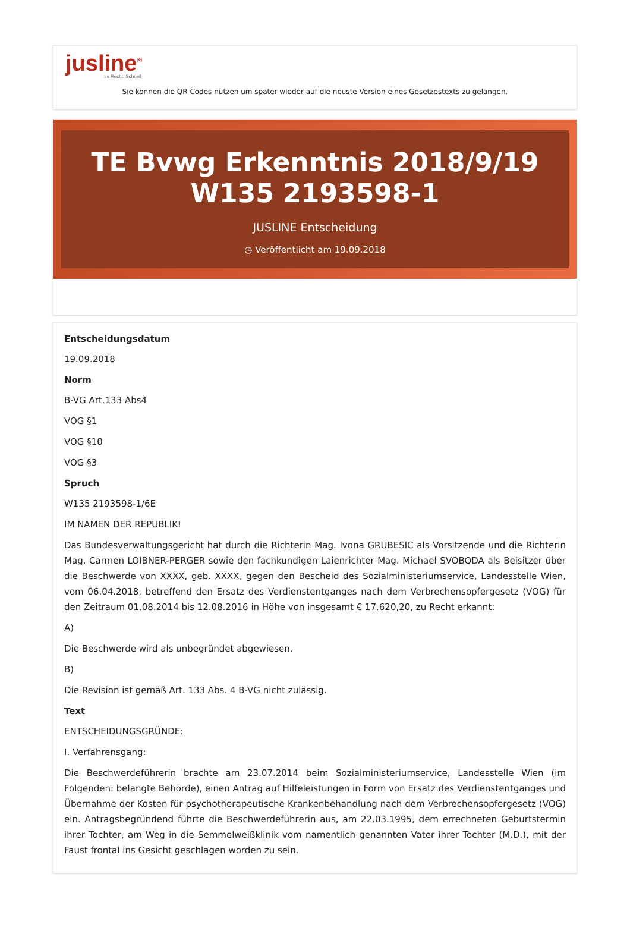jusline<sup>®</sup>
»» Recht. Schnell
Sie können die QR Codes nützen um später wieder auf die neuste Version eines Gesetzestexts zu gelangen.
TE Bvwg Erkenntnis 2018/9/19 W135 2193598-1
JUSLINE Entscheidung
◷ Veröffentlicht am 19.09.2018
Entscheidungsdatum
19.09.2018
Norm
B-VG Art.133 Abs4
VOG §1
VOG §10
VOG §3
Spruch
W135 2193598-1/6E
IM NAMEN DER REPUBLIK!
Das Bundesverwaltungsgericht hat durch die Richterin Mag. Ivona GRUBESIC als Vorsitzende und die Richterin Mag. Carmen LOIBNER-PERGER sowie den fachkundigen Laienrichter Mag. Michael SVOBODA als Beisitzer über die Beschwerde von XXXX, geb. XXXX, gegen den Bescheid des Sozialministeriumservice, Landesstelle Wien, vom 06.04.2018, betreffend den Ersatz des Verdienstentganges nach dem Verbrechensopfergesetz (VOG) für den Zeitraum 01.08.2014 bis 12.08.2016 in Höhe von insgesamt € 17.620,20, zu Recht erkannt:
A)
Die Beschwerde wird als unbegründet abgewiesen.
B)
Die Revision ist gemäß Art. 133 Abs. 4 B-VG nicht zulässig.
Text
ENTSCHEIDUNGSGRÜNDE:
I. Verfahrensgang:
Die Beschwerdeführerin brachte am 23.07.2014 beim Sozialministeriumservice, Landesstelle Wien (im Folgenden: belangte Behörde), einen Antrag auf Hilfeleistungen in Form von Ersatz des Verdienstentganges und Übernahme der Kosten für psychotherapeutische Krankenbehandlung nach dem Verbrechensopfergesetz (VOG) ein. Antragsbegründend führte die Beschwerdeführerin aus, am 22.03.1995, dem errechneten Geburtstermin ihrer Tochter, am Weg in die Semmelweißklinik vom namentlich genannten Vater ihrer Tochter (M.D.), mit der Faust frontal ins Gesicht geschlagen worden zu sein.